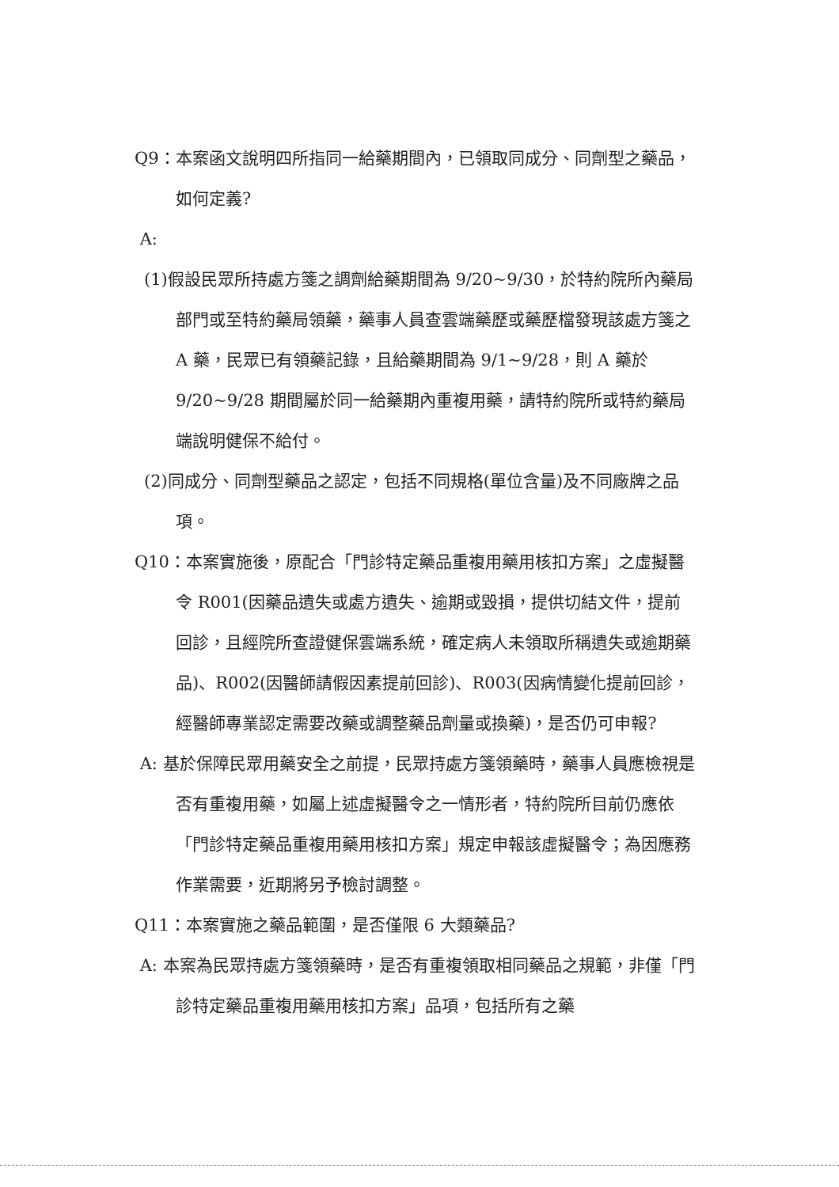Q9：本案函文說明四所指同一給藥期間內，已領取同成分、同劑型之藥品，如何定義?
A:
(1)假設民眾所持處方箋之調劑給藥期間為 9/20~9/30，於特約院所內藥局部門或至特約藥局領藥，藥事人員查雲端藥歷或藥歷檔發現該處方箋之 A 藥，民眾已有領藥記錄，且給藥期間為 9/1~9/28，則 A 藥於 9/20~9/28 期間屬於同一給藥期內重複用藥，請特約院所或特約藥局端說明健保不給付。
(2)同成分、同劑型藥品之認定，包括不同規格(單位含量)及不同廠牌之品項。
Q10：本案實施後，原配合「門診特定藥品重複用藥用核扣方案」之虛擬醫令 R001(因藥品遺失或處方遺失、逾期或毀損，提供切結文件，提前回診，且經院所查證健保雲端系統，確定病人未領取所稱遺失或逾期藥品)、R002(因醫師請假因素提前回診)、R003(因病情變化提前回診，經醫師專業認定需要改藥或調整藥品劑量或換藥)，是否仍可申報?
A: 基於保障民眾用藥安全之前提，民眾持處方箋領藥時，藥事人員應檢視是否有重複用藥，如屬上述虛擬醫令之一情形者，特約院所目前仍應依「門診特定藥品重複用藥用核扣方案」規定申報該虛擬醫令；為因應務作業需要，近期將另予檢討調整。
Q11：本案實施之藥品範圍，是否僅限 6 大類藥品?
A: 本案為民眾持處方箋領藥時，是否有重複領取相同藥品之規範，非僅「門診特定藥品重複用藥用核扣方案」品項，包括所有之藥